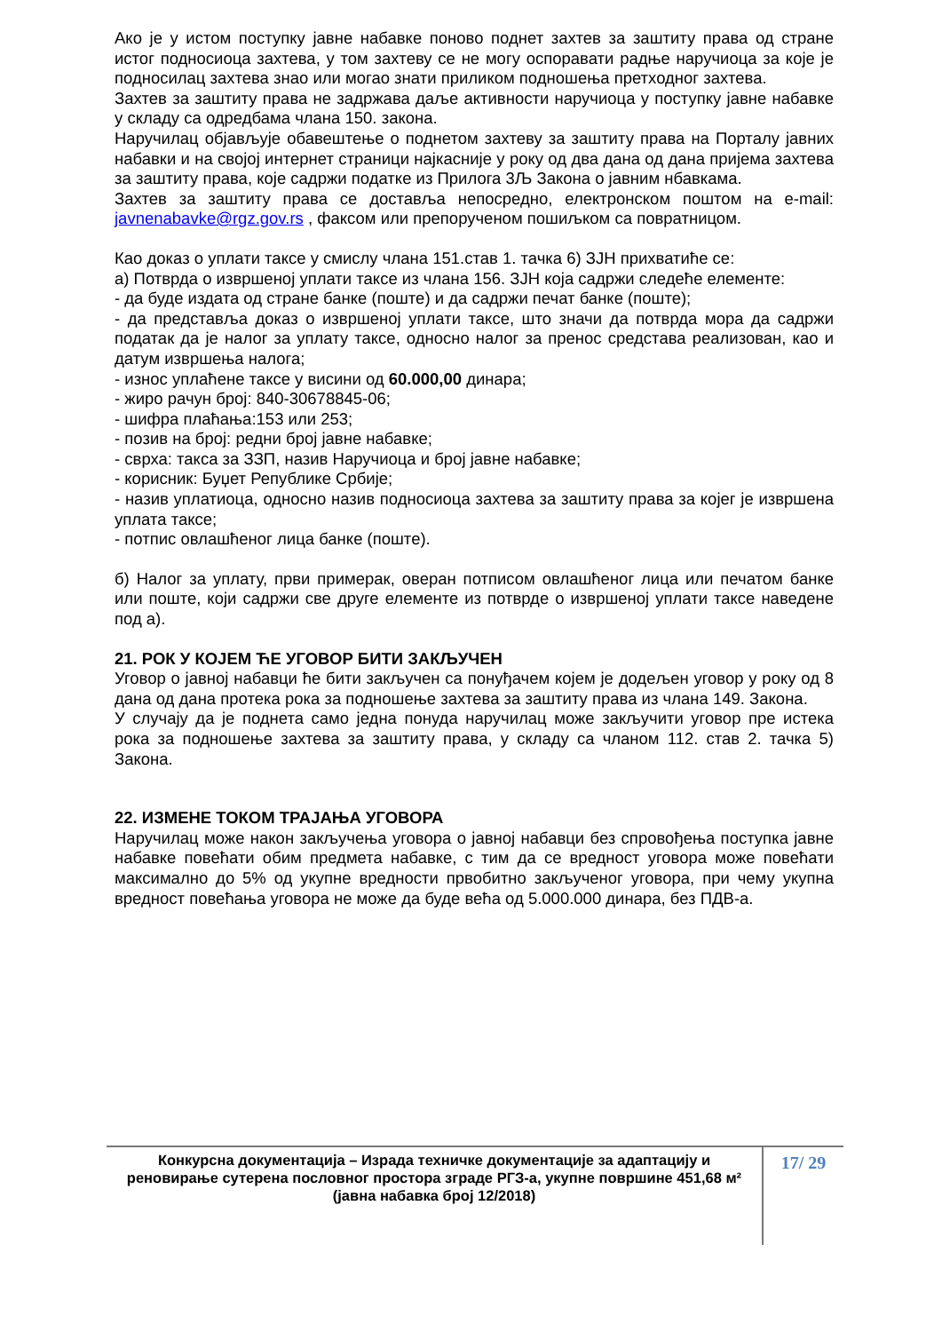Ако је у истом поступку јавне набавке поново поднет захтев за заштиту права од стране истог подносиоца захтева, у том захтеву се не могу оспоравати радње наручиоца за које је подносилац захтева знао или могао знати приликом подношења претходног захтева.
Захтев за заштиту права не задржава даље активности наручиоца у поступку јавне набавке у складу са одредбама члана 150. закона.
Наручилац објављује обавештење о поднетом захтеву за заштиту права на Порталу јавних набавки и на својој интернет страници најкасније у року од два дана од дана пријема захтева за заштиту права, које садржи податке из Прилога 3Љ Закона о јавним нбавкама.
Захтев за заштиту права се доставља непосредно, електронском поштом на e-mail: javnenabavke@rgz.gov.rs , факсом или препорученом пошиљком са повратницом.
Као доказ о уплати таксе у смислу члана 151.став 1. тачка 6) ЗЈН прихватиће се:
а) Потврда о извршеној уплати таксе из члана 156. ЗЈН која садржи следеће елементе:
- да буде издата од стране банке (поште) и да садржи печат банке (поште);
- да представља доказ о извршеној уплати таксе, што значи да потврда мора да садржи податак да је налог за уплату таксе, односно налог за пренос средстава реализован, као и датум извршења налога;
- износ уплаћене таксе у висини од 60.000,00 динара;
- жиро рачун број: 840-30678845-06;
- шифра плаћања:153 или 253;
- позив на број: редни број јавне набавке;
- сврха: такса за ЗЗП, назив Наручиоца и број јавне набавке;
- корисник: Буџет Републике Србије;
- назив уплатиоца, односно назив подносиоца захтева за заштиту права за којег је извршена уплата таксе;
- потпис овлашћеног лица банке (поште).
б) Налог за уплату, први примерак, оверан потписом овлашћеног лица или печатом банке или поште, који садржи све друге елементе из потврде о извршеној уплати таксе наведене под а).
21. РОК У КОЈЕМ ЋЕ УГОВОР БИТИ ЗАКЉУЧЕН
Уговор о јавној набавци ће бити закључен са понуђачем којем је додељен уговор у року од 8 дана од дана протека рока за подношење захтева за заштиту права из члана 149. Закона.
У случају да је поднета само једна понуда наручилац може закључити уговор пре истека рока за подношење захтева за заштиту права, у складу са чланом 112. став 2. тачка 5) Закона.
22. ИЗМЕНЕ ТОКОМ ТРАЈАЊА УГОВОРА
Наручилац може након закључења уговора о јавној набавци без спровођења поступка јавне набавке повећати обим предмета набавке, с тим да се вредност уговора може повећати максимално до 5% од укупне вредности првобитно закљученог уговора, при чему укупна вредност повећања уговора не може да буде већа од 5.000.000 динара, без ПДВ-а.
Конкурсна документација – Израда техничке документације за адаптацију и реновирање сутерена пословног простора зграде РГЗ-а, укупне површине 451,68 м²
(јавна набавка број 12/2018)
17/ 29